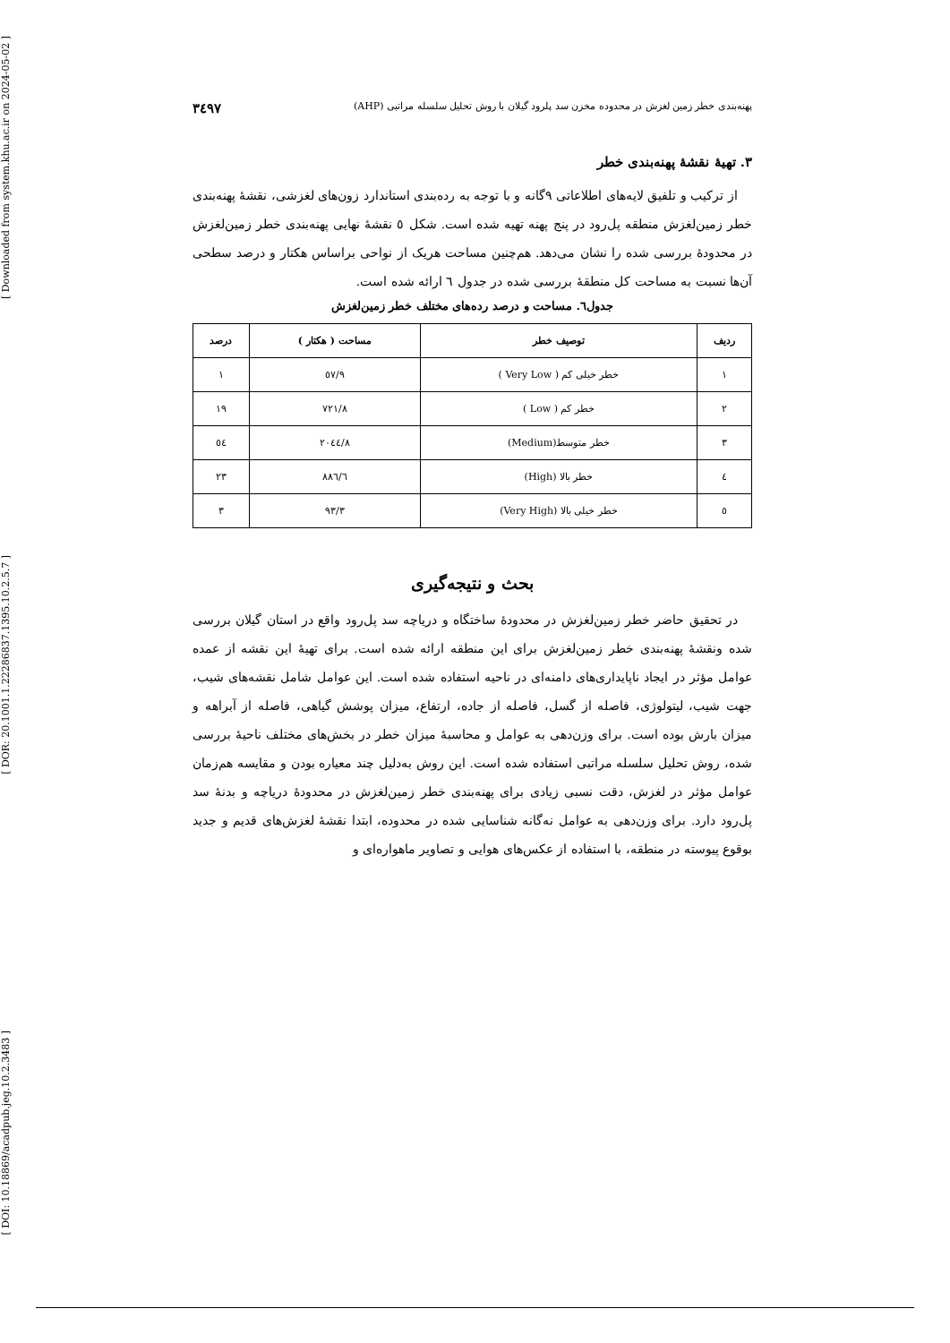[ Downloaded from system.khu.ac.ir on 2024-05-02 ]
[ DOR: 20.1001.1.22286837.1395.10.2.5.7 ]
[ DOI: 10.18869/acadpub.jeg.10.2.3483 ]
پهنه‌بندی خطر زمین لغزش در محدوده مخزن سد پلرود گیلان با روش تحلیل سلسله مراتبی (AHP) ۳٤۹۷
۳. تهیهٔ نقشهٔ پهنه‌بندی خطر
از ترکیب و تلفیق لایه‌های اطلاعاتی ۹گانه و با توجه به رده‌بندی استاندارد زون‌های لغزشی، نقشهٔ پهنه‌بندی خطر زمین‌لغزش منطقه پل‌رود در پنج پهنه تهیه شده است. شکل ٥ نقشهٔ نهایی پهنه‌بندی خطر زمین‌لغزش در محدودهٔ بررسی شده را نشان می‌دهد. هم‌چنین مساحت هریک از نواحی براساس هکتار و درصد سطحی آن‌ها نسبت به مساحت کل منطقهٔ بررسی شده در جدول ٦ ارائه شده است.
جدول٦. مساحت و درصد رده‌های مختلف خطر زمین‌لغزش
| ردیف | توصیف خطر | مساحت ( هکتار ) | درصد |
| --- | --- | --- | --- |
| ١ | خطر خیلی کم ( Very Low ) | ٥٧/٩ | ١ |
| ٢ | خطر کم ( Low ) | ٧٢١/٨ | ١٩ |
| ٣ | خطر متوسط(Medium) | ٢٠٤٤/٨ | ٥٤ |
| ٤ | خطر بالا (High) | ٨٨٦/٦ | ٢٣ |
| ٥ | خطر خیلی بالا (Very High) | ٩٣/٣ | ٣ |
بحث و نتیجه‌گیری
در تحقیق حاضر خطر زمین‌لغزش در محدودهٔ ساختگاه و دریاچه سد پل‌رود واقع در استان گیلان بررسی شده ونقشهٔ پهنه‌بندی خطر زمین‌لغزش برای این منطقه ارائه شده است. برای تهیهٔ این نقشه از عمده عوامل مؤثر در ایجاد ناپایداری‌های دامنه‌ای در ناحیه استفاده شده است. این عوامل شامل نقشه‌های شیب، جهت شیب، لیتولوژی، فاصله از گسل، فاصله از جاده، ارتفاع، میزان پوشش گیاهی، فاصله از آبراهه و میزان بارش بوده است. برای وزن‌دهی به عوامل و محاسبهٔ میزان خطر در بخش‌های مختلف ناحیهٔ بررسی شده، روش تحلیل سلسله مراتبی استفاده شده است. این روش به‌دلیل چند معیاره بودن و مقایسه هم‌زمان عوامل مؤثر در لغزش، دقت نسبی زیادی برای پهنه‌بندی خطر زمین‌لغزش در محدودهٔ دریاچه و بدنهٔ سد پل‌رود دارد. برای وزن‌دهی به عوامل نه‌گانه شناسایی شده در محدوده، ابتدا نقشهٔ لغزش‌های قدیم و جدید بوقوع پیوسته در منطقه، با استفاده از عکس‌های هوایی و تصاویر ماهواره‌ای و